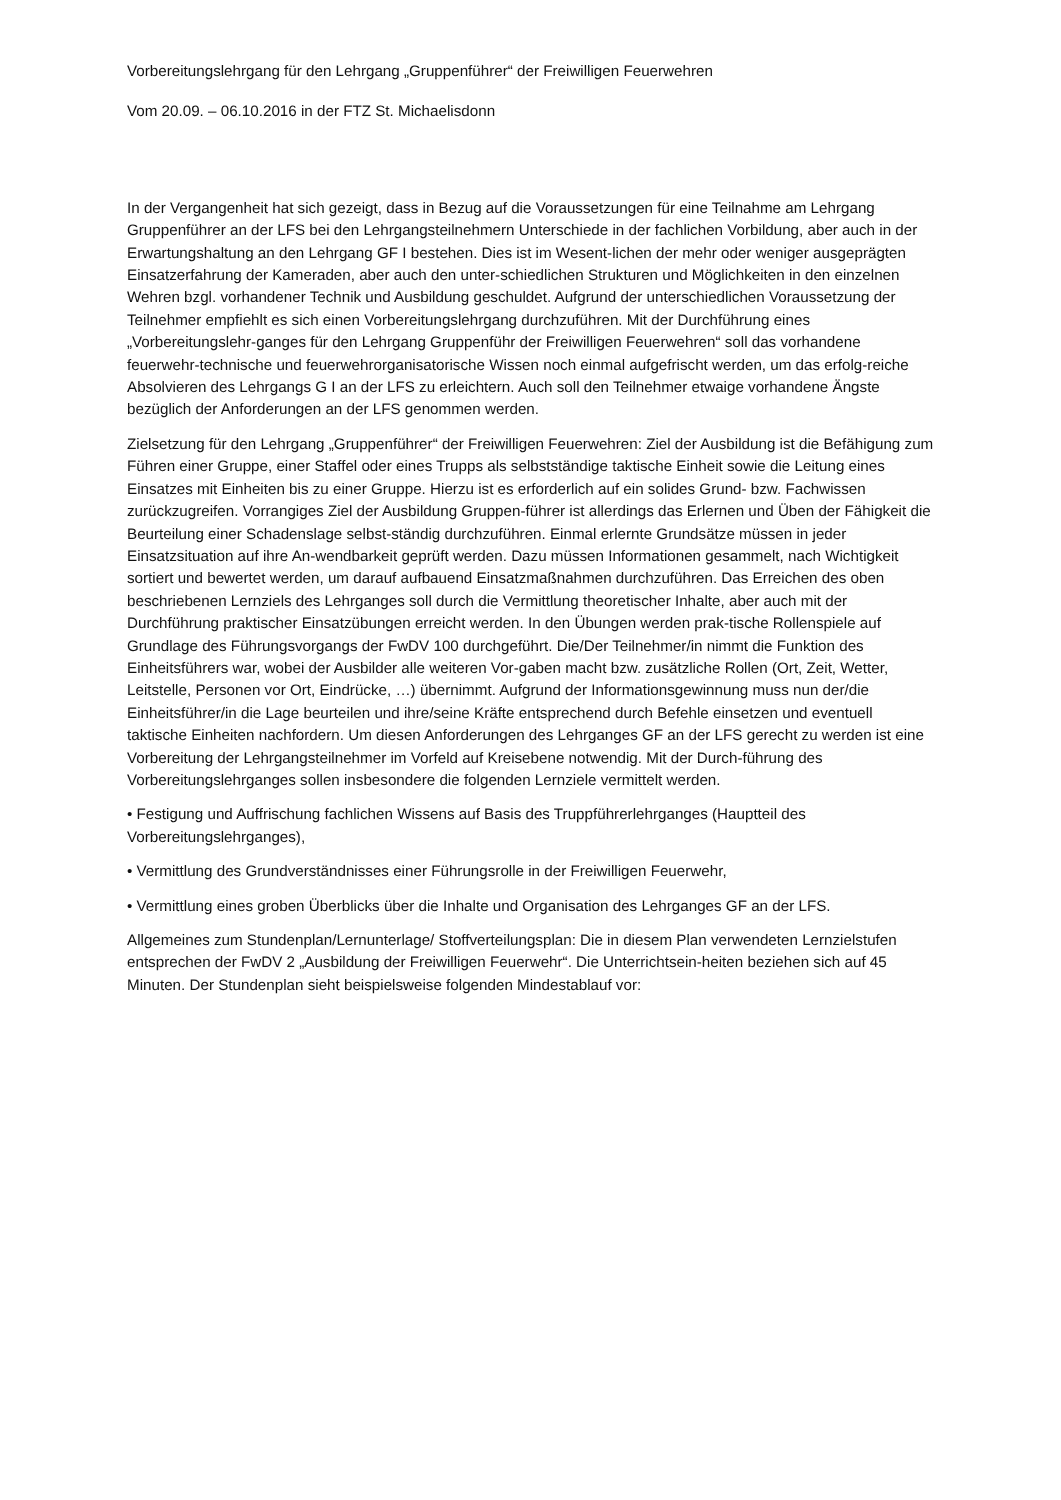Vorbereitungslehrgang für den Lehrgang „Gruppenführer“ der Freiwilligen Feuerwehren
Vom 20.09. – 06.10.2016 in der FTZ St. Michaelisdonn
In der Vergangenheit hat sich gezeigt, dass in Bezug auf die Voraussetzungen für eine Teilnahme am Lehrgang Gruppenführer an der LFS bei den Lehrgangsteilnehmern Unterschiede in der fachlichen Vorbildung, aber auch in der Erwartungshaltung an den Lehrgang GF I bestehen. Dies ist im Wesent-lichen der mehr oder weniger ausgeprägten Einsatzerfahrung der Kameraden, aber auch den unter-schiedlichen Strukturen und Möglichkeiten in den einzelnen Wehren bzgl. vorhandener Technik und Ausbildung geschuldet. Aufgrund der unterschiedlichen Voraussetzung der Teilnehmer empfiehlt es sich einen Vorbereitungslehrgang durchzuführen. Mit der Durchführung eines „Vorbereitungslehr-ganges für den Lehrgang Gruppenführ der Freiwilligen Feuerwehren“ soll das vorhandene feuerwehr-technische und feuerwehrorganisatorische Wissen noch einmal aufgefrischt werden, um das erfolg-reiche Absolvieren des Lehrgangs G I an der LFS zu erleichtern. Auch soll den Teilnehmer etwaige vorhandene Ängste bezüglich der Anforderungen an der LFS genommen werden.
Zielsetzung für den Lehrgang „Gruppenführer“ der Freiwilligen Feuerwehren: Ziel der Ausbildung ist die Befähigung zum Führen einer Gruppe, einer Staffel oder eines Trupps als selbstständige taktische Einheit sowie die Leitung eines Einsatzes mit Einheiten bis zu einer Gruppe. Hierzu ist es erforderlich auf ein solides Grund- bzw. Fachwissen zurückzugreifen. Vorrangiges Ziel der Ausbildung Gruppen-führer ist allerdings das Erlernen und Üben der Fähigkeit die Beurteilung einer Schadenslage selbst-ständig durchzuführen. Einmal erlernte Grundsätze müssen in jeder Einsatzsituation auf ihre An-wendbarkeit geprüft werden. Dazu müssen Informationen gesammelt, nach Wichtigkeit sortiert und bewertet werden, um darauf aufbauend Einsatzmaßnahmen durchzuführen. Das Erreichen des oben beschriebenen Lernziels des Lehrganges soll durch die Vermittlung theoretischer Inhalte, aber auch mit der Durchführung praktischer Einsatzübungen erreicht werden. In den Übungen werden prak-tische Rollenspiele auf Grundlage des Führungsvorgangs der FwDV 100 durchgeführt. Die/Der Teilnehmer/in nimmt die Funktion des Einheitsführers war, wobei der Ausbilder alle weiteren Vor-gaben macht bzw. zusätzliche Rollen (Ort, Zeit, Wetter, Leitstelle, Personen vor Ort, Eindrücke, …) übernimmt. Aufgrund der Informationsgewinnung muss nun der/die Einheitsführer/in die Lage beurteilen und ihre/seine Kräfte entsprechend durch Befehle einsetzen und eventuell taktische Einheiten nachfordern. Um diesen Anforderungen des Lehrganges GF an der LFS gerecht zu werden ist eine Vorbereitung der Lehrgangsteilnehmer im Vorfeld auf Kreisebene notwendig. Mit der Durch-führung des Vorbereitungslehrganges sollen insbesondere die folgenden Lernziele vermittelt werden.
• Festigung und Auffrischung fachlichen Wissens auf Basis des Truppführerlehrganges (Hauptteil des Vorbereitungslehrganges),
• Vermittlung des Grundverständnisses einer Führungsrolle in der Freiwilligen Feuerwehr,
• Vermittlung eines groben Überblicks über die Inhalte und Organisation des Lehrganges GF an der LFS.
Allgemeines zum Stundenplan/Lernunterlage/ Stoffverteilungsplan: Die in diesem Plan verwendeten Lernzielstufen entsprechen der FwDV 2 „Ausbildung der Freiwilligen Feuerwehr“. Die Unterrichtsein-heiten beziehen sich auf 45 Minuten. Der Stundenplan sieht beispielsweise folgenden Mindestablauf vor: